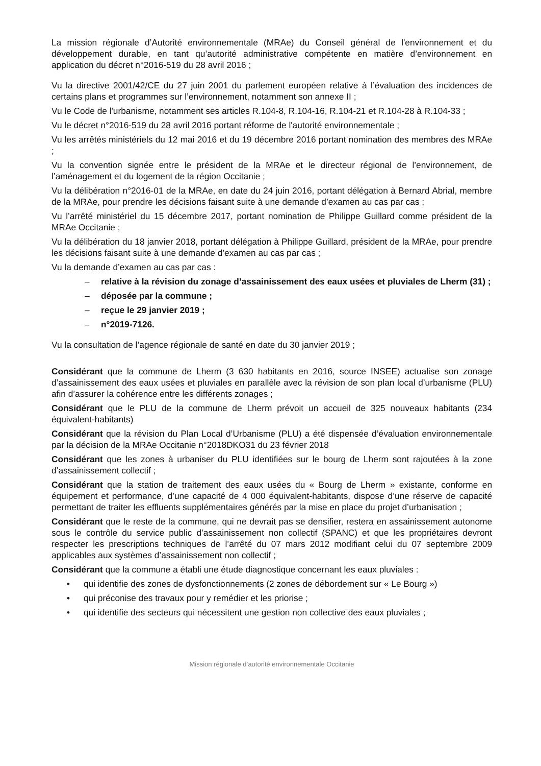La mission régionale d’Autorité environnementale (MRAe) du Conseil général de l'environnement et du développement durable, en tant qu’autorité administrative compétente en matière d’environnement en application du décret n°2016-519 du 28 avril 2016 ;
Vu la directive 2001/42/CE du 27 juin 2001 du parlement européen relative à l’évaluation des incidences de certains plans et programmes sur l’environnement, notamment son annexe II ;
Vu le Code de l'urbanisme, notamment ses articles R.104-8, R.104-16, R.104-21 et R.104-28 à R.104-33 ;
Vu le décret n°2016-519 du 28 avril 2016 portant réforme de l'autorité environnementale ;
Vu les arrêtés ministériels du 12 mai 2016 et du 19 décembre 2016 portant nomination des membres des MRAe ;
Vu la convention signée entre le président de la MRAe et le directeur régional de l’environnement, de l’aménagement et du logement de la région Occitanie ;
Vu la délibération n°2016-01 de la MRAe, en date du 24 juin 2016, portant délégation à Bernard Abrial, membre de la MRAe, pour prendre les décisions faisant suite à une demande d’examen au cas par cas ;
Vu l’arrêté ministériel du 15 décembre 2017, portant nomination de Philippe Guillard comme président de la MRAe Occitanie ;
Vu la délibération du 18 janvier 2018, portant délégation à Philippe Guillard, président de la MRAe, pour prendre les décisions faisant suite à une demande d’examen au cas par cas ;
Vu la demande d’examen au cas par cas :
– relative à la révision du zonage d’assainissement des eaux usées et pluviales de Lherm (31) ;
– déposée par la commune ;
– reçue le 29 janvier 2019 ;
– n°2019-7126.
Vu la consultation de l’agence régionale de santé en date du 30 janvier 2019 ;
Considérant que la commune de Lherm (3 630 habitants en 2016, source INSEE) actualise son zonage d’assainissement des eaux usées et pluviales en parallèle avec la révision de son plan local d’urbanisme (PLU) afin d’assurer la cohérence entre les différents zonages ;
Considérant que le PLU de la commune de Lherm prévoit un accueil de 325 nouveaux habitants (234 équivalent-habitants)
Considérant que la révision du Plan Local d’Urbanisme (PLU) a été dispensée d’évaluation environnementale par la décision de la MRAe Occitanie n°2018DKO31 du 23 février 2018
Considérant que les zones à urbaniser du PLU identifiées sur le bourg de Lherm sont rajoutées à la zone d’assainissement collectif ;
Considérant que la station de traitement des eaux usées du « Bourg de Lherm » existante, conforme en équipement et performance, d’une capacité de 4 000 équivalent-habitants, dispose d’une réserve de capacité permettant de traiter les effluents supplémentaires générés par la mise en place du projet d’urbanisation ;
Considérant que le reste de la commune, qui ne devrait pas se densifier, restera en assainissement autonome sous le contrôle du service public d’assainissement non collectif (SPANC) et que les propriétaires devront respecter les prescriptions techniques de l’arrêté du 07 mars 2012 modifiant celui du 07 septembre 2009 applicables aux systèmes d’assainissement non collectif ;
Considérant que la commune a établi une étude diagnostique concernant les eaux pluviales :
• qui identifie des zones de dysfonctionnements (2 zones de débordement sur « Le Bourg »)
• qui préconise des travaux pour y remédier et les priorise ;
• qui identifie des secteurs qui nécessitent une gestion non collective des eaux pluviales ;
Mission régionale d’autorité environnementale Occitanie